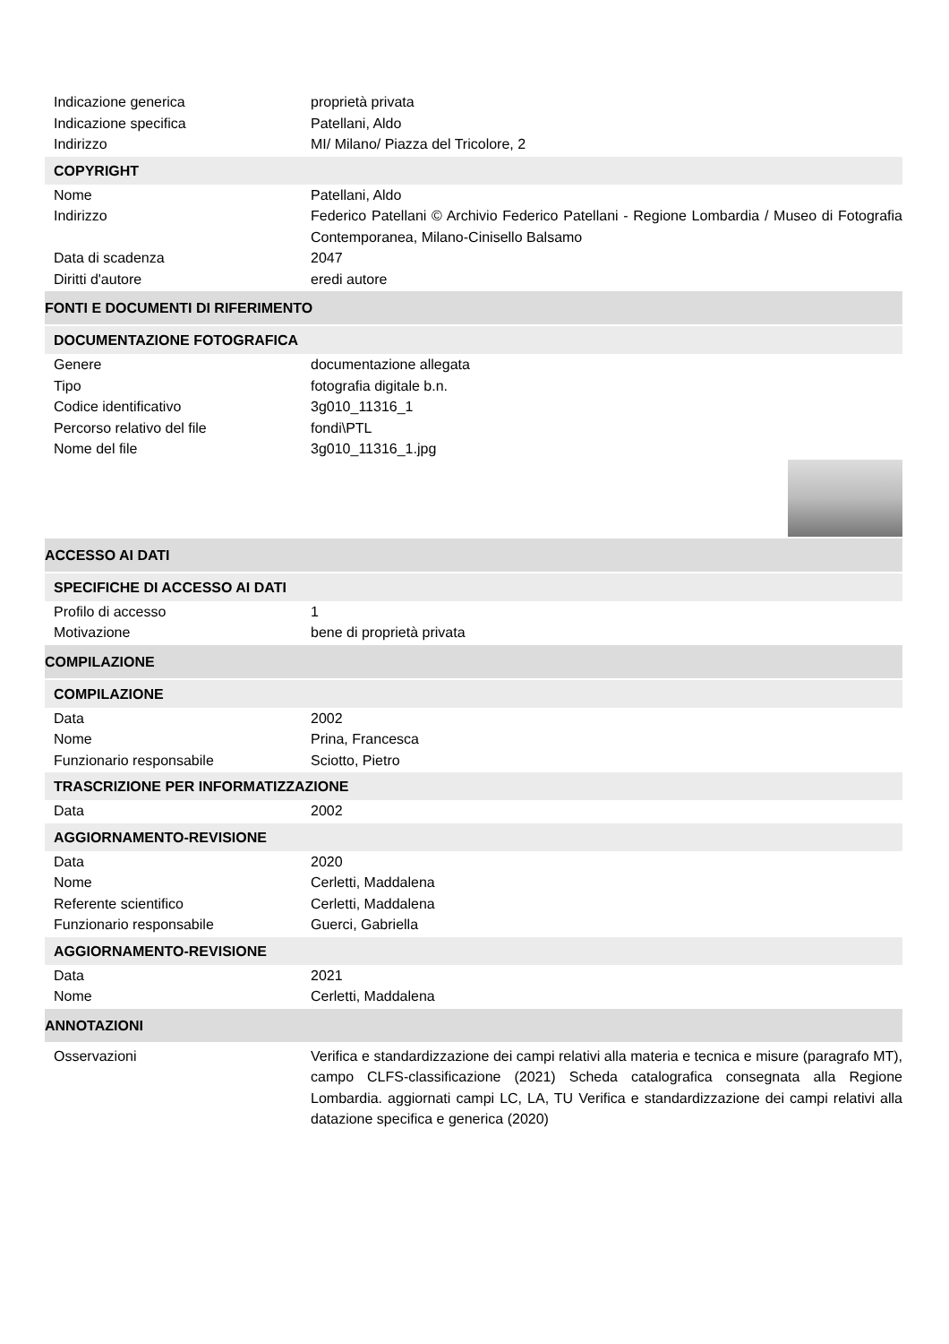Indicazione generica proprietà privata
Indicazione specifica Patellani, Aldo
Indirizzo MI/ Milano/ Piazza del Tricolore, 2
COPYRIGHT
Nome Patellani, Aldo
Indirizzo Federico Patellani © Archivio Federico Patellani - Regione Lombardia / Museo di Fotografia Contemporanea, Milano-Cinisello Balsamo
Data di scadenza 2047
Diritti d'autore eredi autore
FONTI E DOCUMENTI DI RIFERIMENTO
DOCUMENTAZIONE FOTOGRAFICA
Genere documentazione allegata
Tipo fotografia digitale b.n.
Codice identificativo 3g010_11316_1
Percorso relativo del file fondi\PTL
Nome del file 3g010_11316_1.jpg
ACCESSO AI DATI
SPECIFICHE DI ACCESSO AI DATI
Profilo di accesso 1
Motivazione bene di proprietà privata
COMPILAZIONE
COMPILAZIONE
Data 2002
Nome Prina, Francesca
Funzionario responsabile Sciotto, Pietro
TRASCRIZIONE PER INFORMATIZZAZIONE
Data 2002
AGGIORNAMENTO-REVISIONE
Data 2020
Nome Cerletti, Maddalena
Referente scientifico Cerletti, Maddalena
Funzionario responsabile Guerci, Gabriella
AGGIORNAMENTO-REVISIONE
Data 2021
Nome Cerletti, Maddalena
ANNOTAZIONI
Osservazioni Verifica e standardizzazione dei campi relativi alla materia e tecnica e misure (paragrafo MT), campo CLFS-classificazione (2021) Scheda catalografica consegnata alla Regione Lombardia. aggiornati campi LC, LA, TU Verifica e standardizzazione dei campi relativi alla datazione specifica e generica (2020)